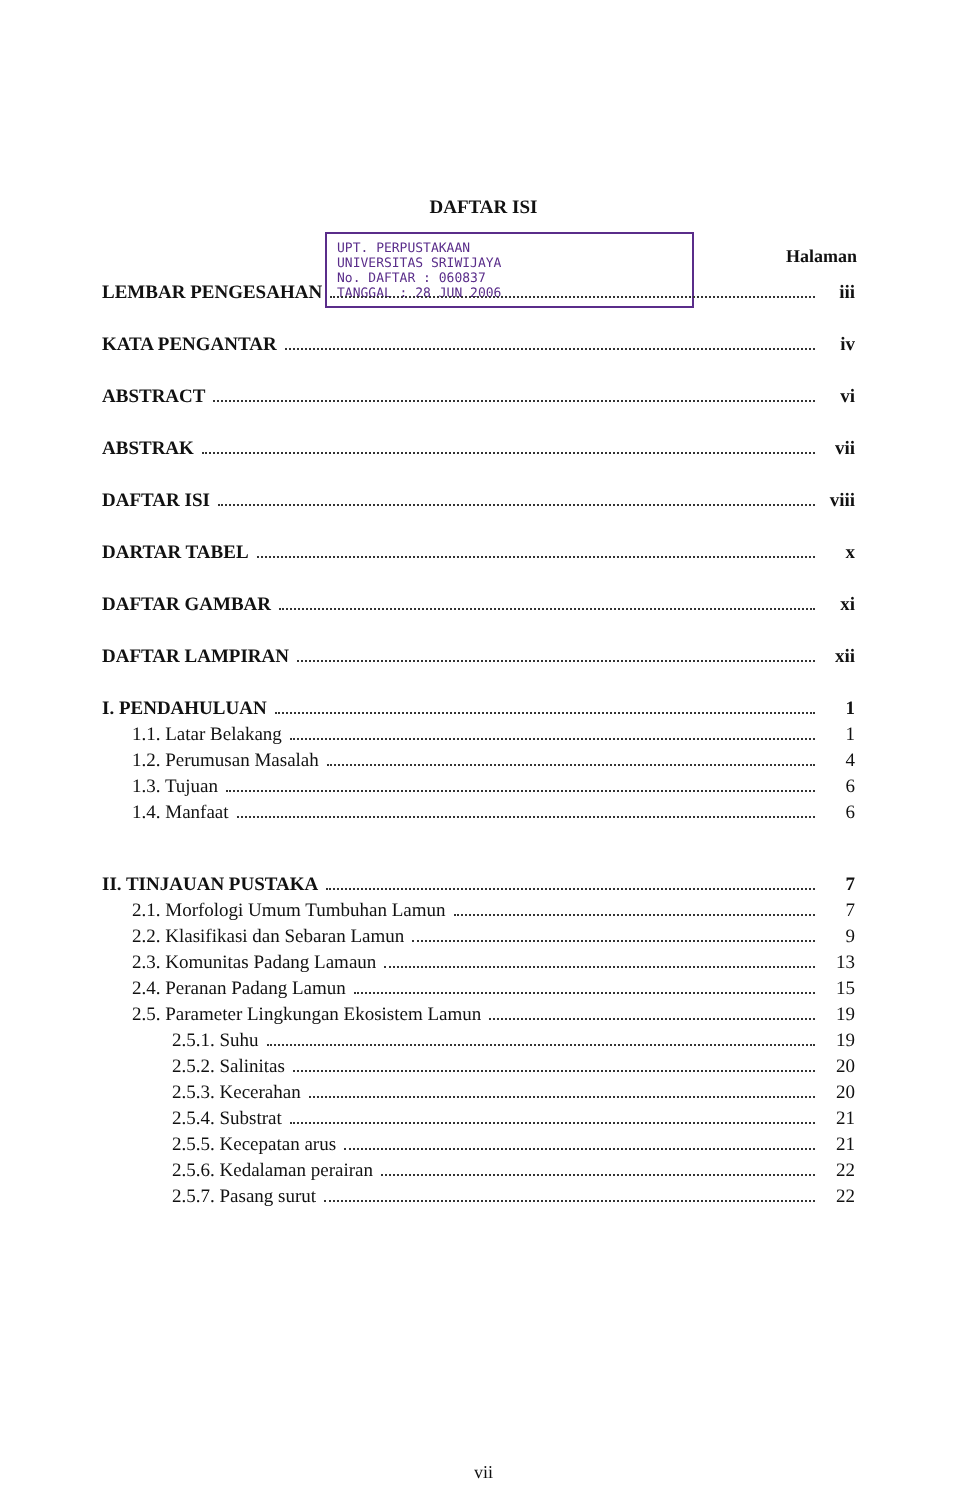DAFTAR ISI
UPT. PERPUSTAKAAN
UNIVERSITAS SRIWIJAYA
No. DAFTAR : 060837
TANGGAL : 28 JUN 2006
Halaman
LEMBAR PENGESAHAN iii
KATA PENGANTAR iv
ABSTRACT vi
ABSTRAK vii
DAFTAR ISI viii
DARTAR TABEL x
DAFTAR GAMBAR xi
DAFTAR LAMPIRAN xii
I. PENDAHULUAN 1
1.1. Latar Belakang 1
1.2. Perumusan Masalah 4
1.3. Tujuan 6
1.4. Manfaat 6
II. TINJAUAN PUSTAKA 7
2.1. Morfologi Umum Tumbuhan Lamun 7
2.2. Klasifikasi dan Sebaran Lamun 9
2.3. Komunitas Padang Lamaun 13
2.4. Peranan Padang Lamun 15
2.5. Parameter Lingkungan Ekosistem Lamun 19
2.5.1. Suhu 19
2.5.2. Salinitas 20
2.5.3. Kecerahan 20
2.5.4. Substrat 21
2.5.5. Kecepatan arus 21
2.5.6. Kedalaman perairan 22
2.5.7. Pasang surut 22
vii